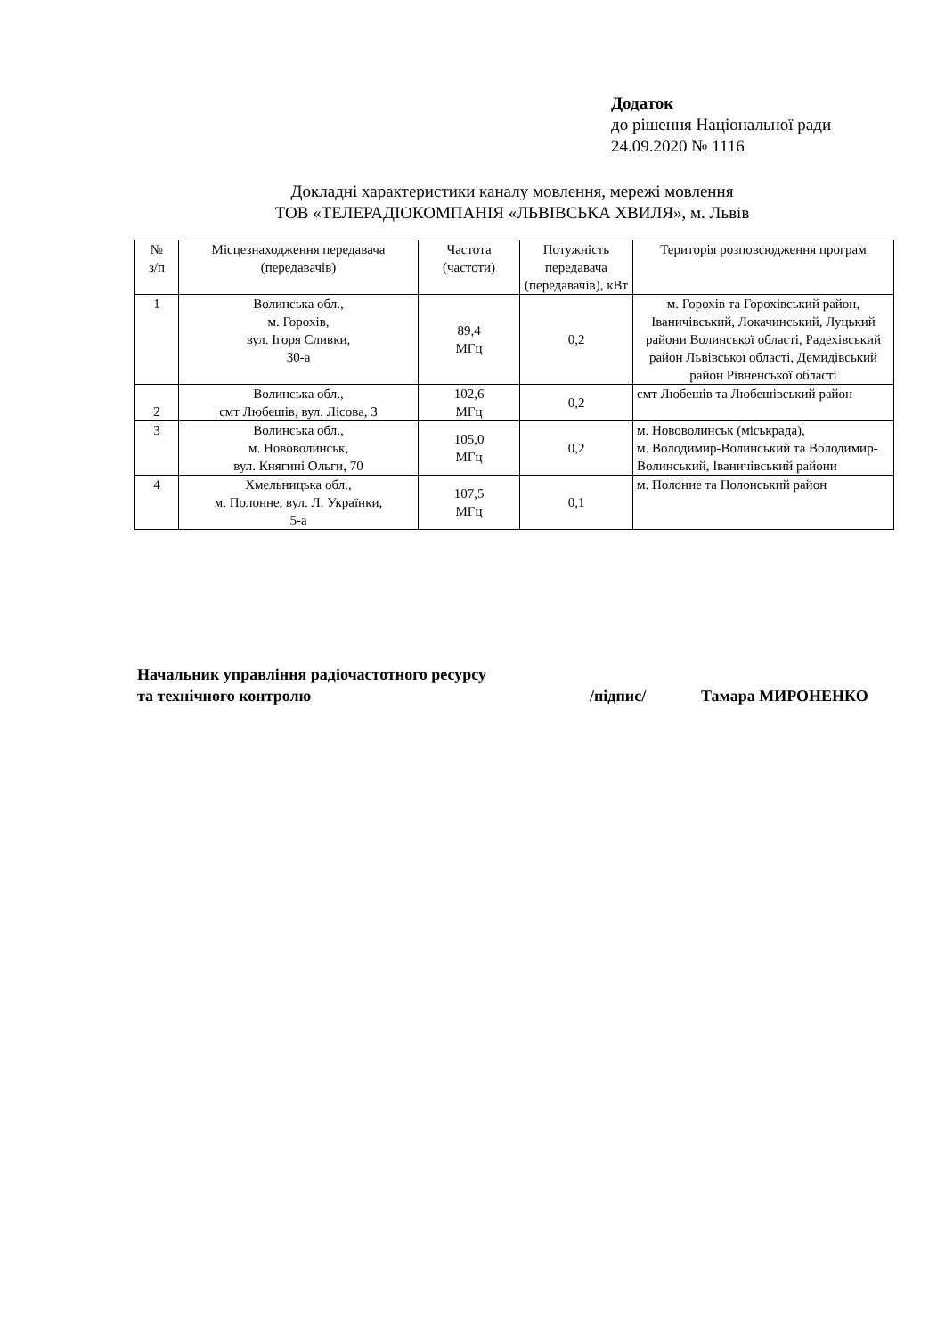Додаток
до рішення Національної ради
24.09.2020 № 1116
Докладні характеристики каналу мовлення, мережі мовлення
ТОВ «ТЕЛЕРАДІОКОМПАНІЯ «ЛЬВІВСЬКА ХВИЛЯ», м. Львів
| № з/п | Місцезнаходження передавача (передавачів) | Частота (частоти) | Потужність передавача (передавачів), кВт | Територія розповсюдження програм |
| --- | --- | --- | --- | --- |
| 1 | Волинська обл., м. Горохів, вул. Ігоря Сливки, 30-а | 89,4 МГц | 0,2 | м. Горохів та Горохівський район, Іваничівський, Локачинський, Луцький райони Волинської області, Радехівський район Львівської області, Демидівський район Рівненської області |
| 2 | Волинська обл., смт Любешів, вул. Лісова, 3 | 102,6 МГц | 0,2 | смт Любешів та Любешівський район |
| 3 | Волинська обл., м. Нововолинськ, вул. Княгині Ольги, 70 | 105,0 МГц | 0,2 | м. Нововолинськ (міськрада), м. Володимир-Волинський та Володимир-Волинський, Іваничівський райони |
| 4 | Хмельницька обл., м. Полонне, вул. Л. Українки, 5-а | 107,5 МГц | 0,1 | м. Полонне та Полонський район |
Начальник управління радіочастотного ресурсу
та технічного контролю /підпис/ Тамара МИРОНЕНКО